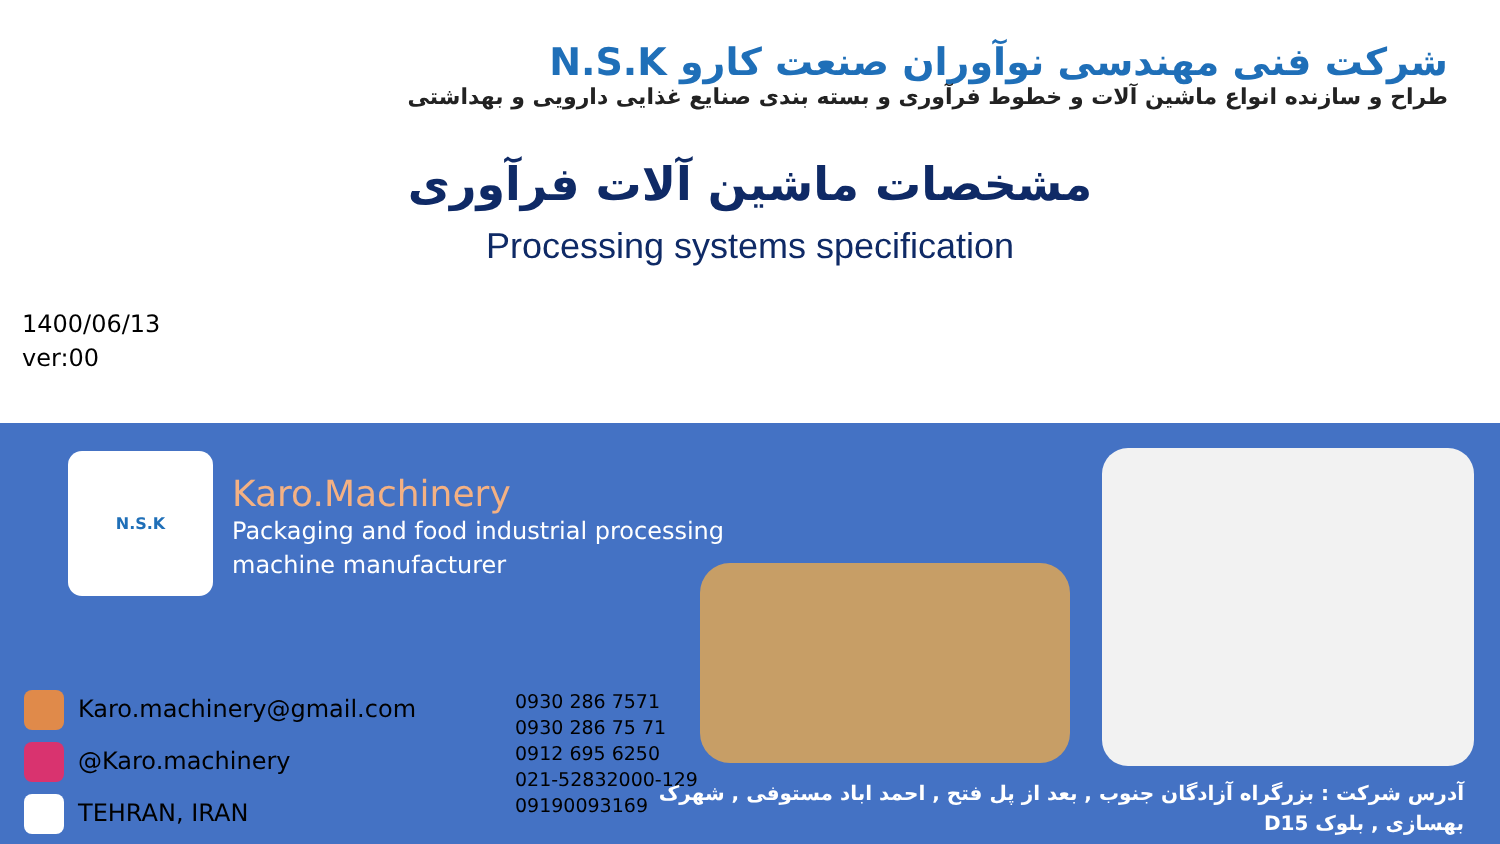شرکت فنی مهندسی نوآوران صنعت کارو N.S.K
طراح و سازنده انواع ماشین آلات و خطوط فرآوری و بسته بندی صنایع غذایی دارویی و بهداشتی
مشخصات ماشین آلات فرآوری
Processing systems specification
1400/06/13
ver:00
N.S.K
Karo.Machinery
Packaging and food industrial processing machine manufacturer
Karo.machinery@gmail.com
@Karo.machinery
TEHRAN, IRAN
0930 286 7571
0930 286 75 71
0912 695 6250
021-52832000-129
09190093169
آدرس شرکت : بزرگراه آزادگان جنوب , بعد از پل فتح , احمد اباد مستوفی , شهرک
بهسازی , بلوک D15